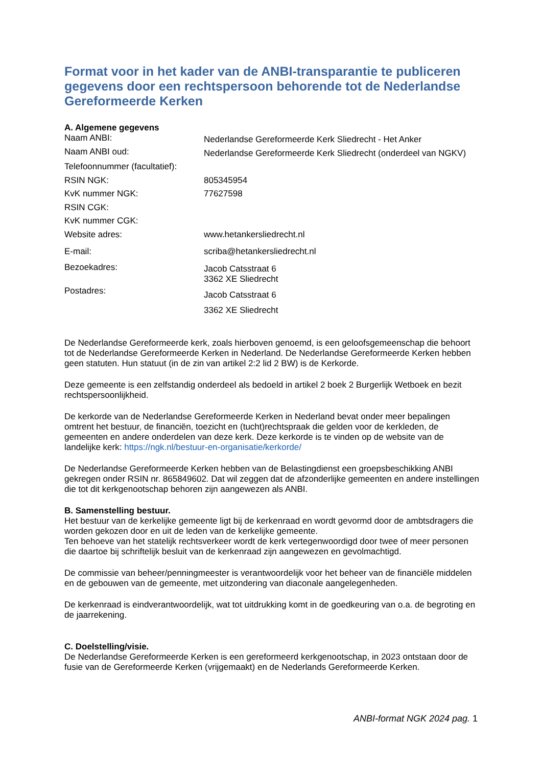Format voor in het kader van de ANBI-transparantie te publiceren gegevens door een rechtspersoon behorende tot de Nederlandse Gereformeerde Kerken
A. Algemene gegevens
| Naam ANBI: | Nederlandse Gereformeerde Kerk Sliedrecht - Het Anker |
| Naam ANBI oud: | Nederlandse Gereformeerde Kerk Sliedrecht (onderdeel van NGKV) |
| Telefoonnummer (facultatief): | |
| RSIN NGK: | 805345954 |
| KvK nummer NGK: | 77627598 |
| RSIN CGK: | |
| KvK nummer CGK: | |
| Website adres: | www.hetankersliedrecht.nl |
| E-mail: | scriba@hetankersliedrecht.nl |
| Bezoekadres: | Jacob Catsstraat 6 3362 XE Sliedrecht |
| Postadres: | Jacob Catsstraat 6 3362 XE Sliedrecht |
De Nederlandse Gereformeerde kerk, zoals hierboven genoemd, is een geloofsgemeenschap die behoort tot de Nederlandse Gereformeerde Kerken in Nederland. De Nederlandse Gereformeerde Kerken hebben geen statuten. Hun statuut (in de zin van artikel 2:2 lid 2 BW) is de Kerkorde.
Deze gemeente is een zelfstandig onderdeel als bedoeld in artikel 2 boek 2 Burgerlijk Wetboek en bezit rechtspersoonlijkheid.
De kerkorde van de Nederlandse Gereformeerde Kerken in Nederland bevat onder meer bepalingen omtrent het bestuur, de financiën, toezicht en (tucht)rechtspraak die gelden voor de kerkleden, de gemeenten en andere onderdelen van deze kerk. Deze kerkorde is te vinden op de website van de landelijke kerk: https://ngk.nl/bestuur-en-organisatie/kerkorde/
De Nederlandse Gereformeerde Kerken hebben van de Belastingdienst een groepsbeschikking ANBI gekregen onder RSIN nr. 865849602. Dat wil zeggen dat de afzonderlijke gemeenten en andere instellingen die tot dit kerkgenootschap behoren zijn aangewezen als ANBI.
B. Samenstelling bestuur.
Het bestuur van de kerkelijke gemeente ligt bij de kerkenraad en wordt gevormd door de ambtsdragers die worden gekozen door en uit de leden van de kerkelijke gemeente.
Ten behoeve van het statelijk rechtsverkeer wordt de kerk vertegenwoordigd door twee of meer personen die daartoe bij schriftelijk besluit van de kerkenraad zijn aangewezen en gevolmachtigd.
De commissie van beheer/penningmeester is verantwoordelijk voor het beheer van de financiële middelen en de gebouwen van de gemeente, met uitzondering van diaconale aangelegenheden.
De kerkenraad is eindverantwoordelijk, wat tot uitdrukking komt in de goedkeuring van o.a. de begroting en de jaarrekening.
C. Doelstelling/visie.
De Nederlandse Gereformeerde Kerken is een gereformeerd kerkgenootschap, in 2023 ontstaan door de fusie van de Gereformeerde Kerken (vrijgemaakt) en de Nederlands Gereformeerde Kerken.
ANBI-format NGK 2024 pag. 1